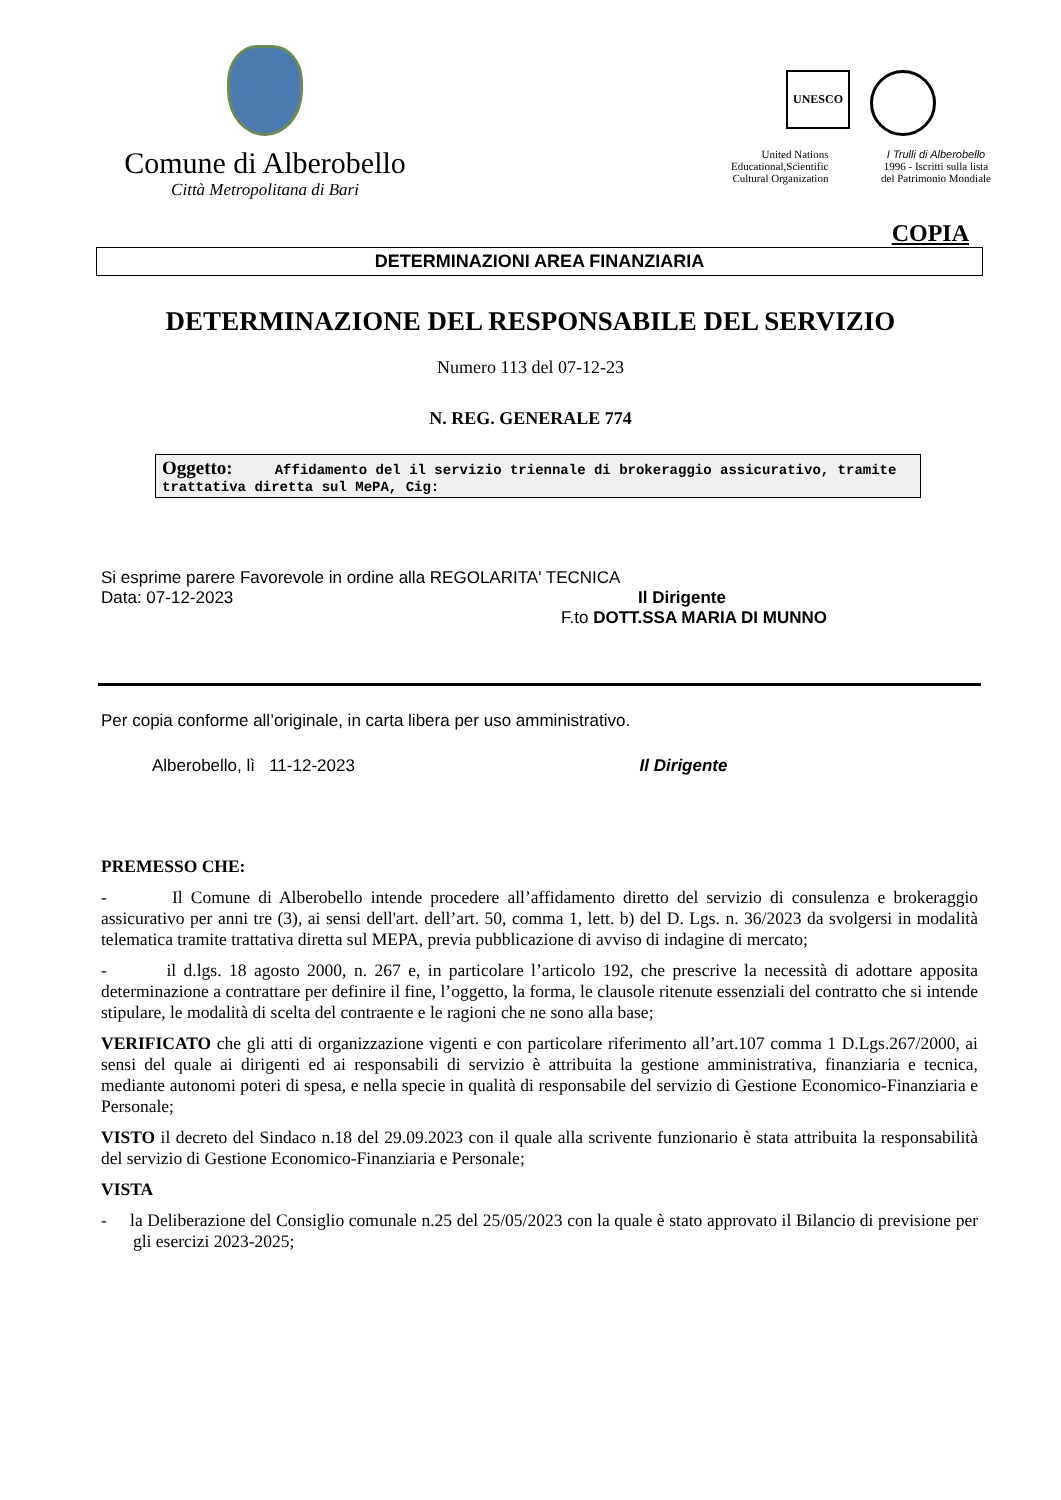Comune di Alberobello
Città Metropolitana di Bari
UNESCO
United Nations
Educational,Scientific
Cultural Organization
I Trulli di Alberobello
1996 - Iscritti sulla lista
del Patrimonio Mondiale
COPIA
DETERMINAZIONI AREA FINANZIARIA
DETERMINAZIONE DEL RESPONSABILE DEL SERVIZIO
Numero 113 del 07-12-23
N. REG. GENERALE 774
Oggetto: Affidamento del il servizio triennale di brokeraggio assicurativo, tramite trattativa diretta sul MePA, Cig:
Si esprime parere Favorevole in ordine alla REGOLARITA' TECNICA
Data: 07-12-2023 Il Dirigente
F.to DOTT.SSA MARIA DI MUNNO
Per copia conforme all’originale, in carta libera per uso amministrativo.
Alberobello, lì 11-12-2023 Il Dirigente
PREMESSO CHE:
- Il Comune di Alberobello intende procedere all’affidamento diretto del servizio di consulenza e brokeraggio assicurativo per anni tre (3), ai sensi dell'art. dell’art. 50, comma 1, lett. b) del D. Lgs. n. 36/2023 da svolgersi in modalità telematica tramite trattativa diretta sul MEPA, previa pubblicazione di avviso di indagine di mercato;
- il d.lgs. 18 agosto 2000, n. 267 e, in particolare l’articolo 192, che prescrive la necessità di adottare apposita determinazione a contrattare per definire il fine, l’oggetto, la forma, le clausole ritenute essenziali del contratto che si intende stipulare, le modalità di scelta del contraente e le ragioni che ne sono alla base;
VERIFICATO che gli atti di organizzazione vigenti e con particolare riferimento all’art.107 comma 1 D.Lgs.267/2000, ai sensi del quale ai dirigenti ed ai responsabili di servizio è attribuita la gestione amministrativa, finanziaria e tecnica, mediante autonomi poteri di spesa, e nella specie in qualità di responsabile del servizio di Gestione Economico-Finanziaria e Personale;
VISTO il decreto del Sindaco n.18 del 29.09.2023 con il quale alla scrivente funzionario è stata attribuita la responsabilità del servizio di Gestione Economico-Finanziaria e Personale;
VISTA
- la Deliberazione del Consiglio comunale n.25 del 25/05/2023 con la quale è stato approvato il Bilancio di previsione per gli esercizi 2023-2025;